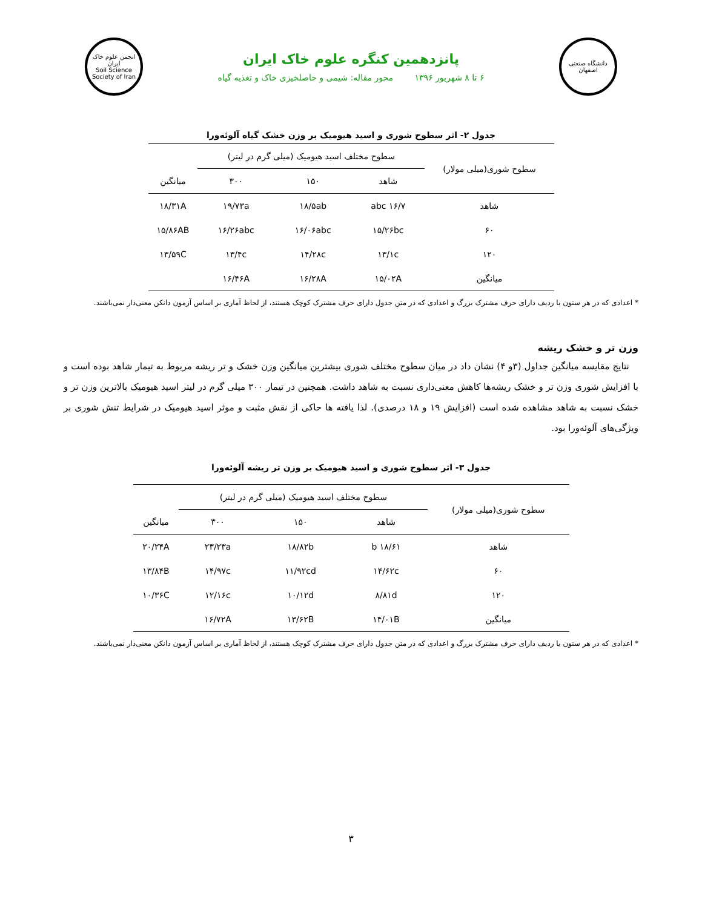دانشگاه صنعتی اصفهان
پانزدهمین کنگره علوم خاک ایران
۶ تا ۸ شهریور ۱۳۹۶ محور مقاله: شیمی و حاصلخیزی خاک و تغذیه گیاه
انجمن علوم خاک ایران
Soil Science Society of Iran
جدول ۲- اثر سطوح شوری و اسید هیومیک بر وزن خشک گیاه آلوئه‌ورا
| سطوح شوری(میلی مولار) | سطوح مختلف اسید هیومیک (میلی گرم در لیتر) | | | |
| --- | --- | --- | --- | --- |
| | شاهد | ۱۵۰ | ۳۰۰ | میانگین |
| شاهد | ۱۶/۷ abc | ۱۸/۵ab | ۱۹/۷۳a | ۱۸/۳۱A |
| ۶۰ | ۱۵/۲۶bc | ۱۶/۰۶abc | ۱۶/۲۶abc | ۱۵/۸۶AB |
| ۱۲۰ | ۱۳/۱c | ۱۴/۲۸c | ۱۳/۴c | ۱۳/۵۹C |
| میانگین | ۱۵/۰۲A | ۱۶/۲۸A | ۱۶/۴۶A | |
* اعدادی که در هر ستون یا ردیف دارای حرف مشترک بزرگ و اعدادی که در متن جدول دارای حرف مشترک کوچک هستند، از لحاظ آماری بر اساس آزمون دانکن معنی‌دار نمی‌باشند.
وزن تر و خشک ریشه
نتایج مقایسه میانگین جداول (۳و ۴) نشان داد در میان سطوح مختلف شوری بیشترین میانگین وزن خشک و تر ریشه مربوط به تیمار شاهد بوده است و با افزایش شوری وزن تر و خشک ریشه‌ها کاهش معنی‌داری نسبت به شاهد داشت. همچنین در تیمار ۳۰۰ میلی گرم در لیتر اسید هیومیک بالاترین وزن تر و خشک نسبت به شاهد مشاهده شده است (افزایش ۱۹ و ۱۸ درصدی). لذا یافته ها حاکی از نقش مثبت و موثر اسید هیومیک در شرایط تنش شوری بر ویژگی‌های آلوئه‌ورا بود.
جدول ۳- اثر سطوح شوری و اسید هیومیک بر وزن تر ریشه آلوئه‌ورا
| سطوح شوری(میلی مولار) | سطوح مختلف اسید هیومیک (میلی گرم در لیتر) | | | |
| --- | --- | --- | --- | --- |
| | شاهد | ۱۵۰ | ۳۰۰ | میانگین |
| شاهد | ۱۸/۶۱ b | ۱۸/۸۲b | ۲۳/۲۳a | ۲۰/۲۴A |
| ۶۰ | ۱۴/۶۲c | ۱۱/۹۲cd | ۱۴/۹۷c | ۱۳/۸۴B |
| ۱۲۰ | ۸/۸۱d | ۱۰/۱۲d | ۱۲/۱۶c | ۱۰/۳۶C |
| میانگین | ۱۴/۰۱B | ۱۳/۶۲B | ۱۶/۷۲A | |
* اعدادی که در هر ستون یا ردیف دارای حرف مشترک بزرگ و اعدادی که در متن جدول دارای حرف مشترک کوچک هستند، از لحاظ آماری بر اساس آزمون دانکن معنی‌دار نمی‌باشند.
۳